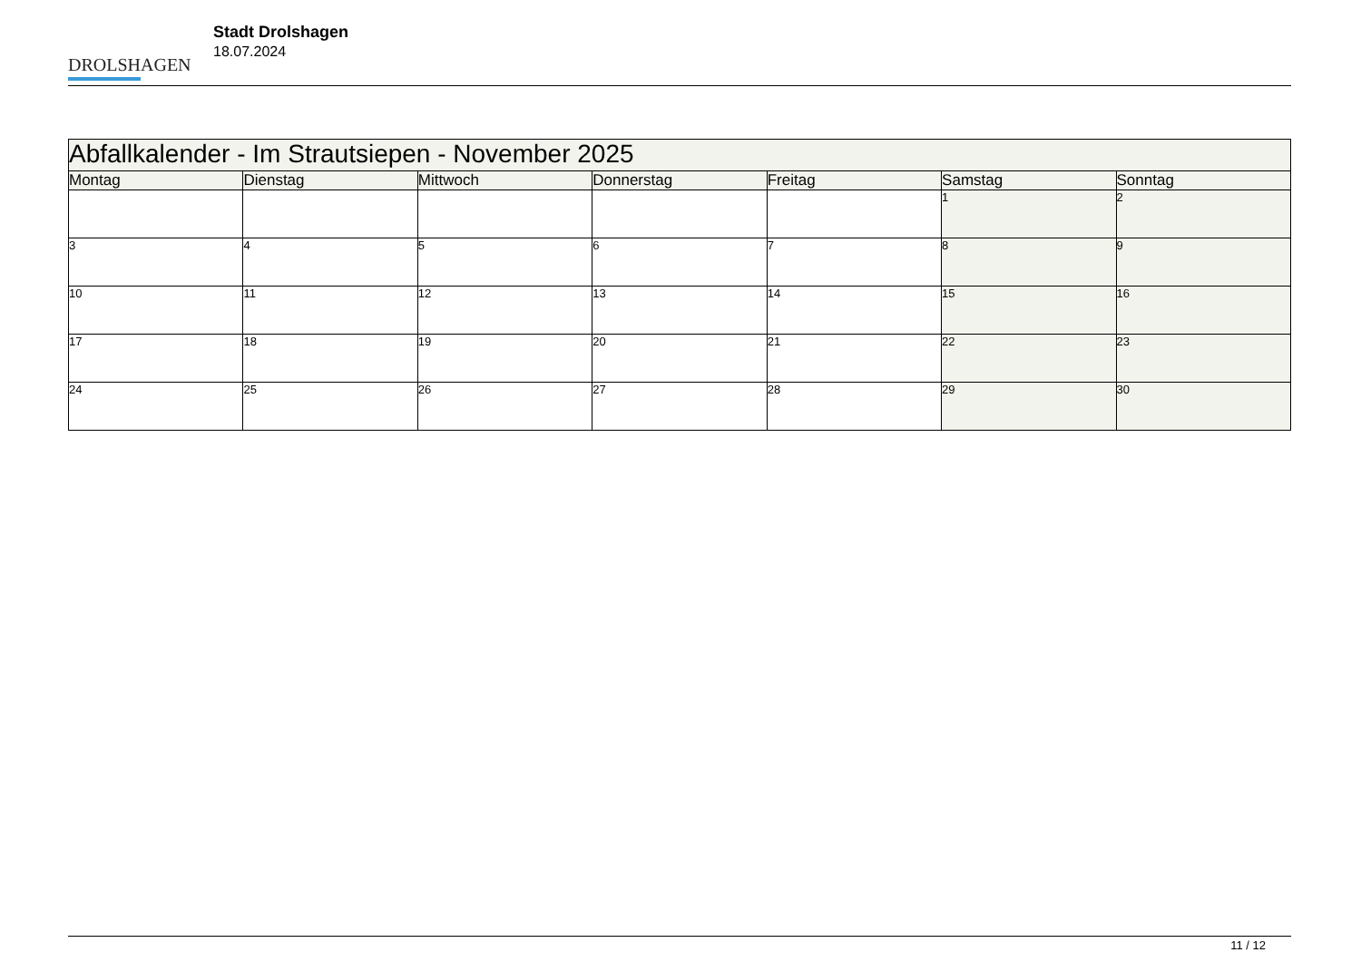DROLSHAGEN
Stadt Drolshagen
18.07.2024
| Abfallkalender - Im Strautsiepen - November 2025 | | | | | | |
| Montag | Dienstag | Mittwoch | Donnerstag | Freitag | Samstag | Sonntag |
| | | | | | 1 | 2 |
| 3 | 4 | 5 | 6 | 7 | 8 | 9 |
| 10 | 11 | 12 | 13 | 14 | 15 | 16 |
| 17 | 18 | 19 | 20 | 21 | 22 | 23 |
| 24 | 25 | 26 | 27 | 28 | 29 | 30 |
11 / 12